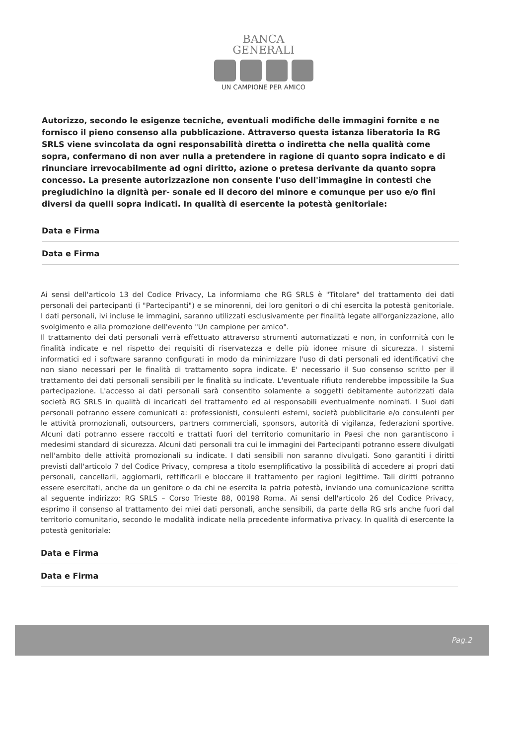BANCA
GENERALI
UN CAMPIONE PER AMICO
Autorizzo, secondo le esigenze tecniche, eventuali modifiche delle immagini fornite e ne fornisco il pieno consenso alla pubblicazione. Attraverso questa istanza liberatoria la RG SRLS viene svincolata da ogni responsabilità diretta o indiretta che nella qualità come sopra, confermano di non aver nulla a pretendere in ragione di quanto sopra indicato e di rinunciare irrevocabilmente ad ogni diritto, azione o pretesa derivante da quanto sopra concesso. La presente autorizzazione non consente l'uso dell'immagine in contesti che pregiudichino la dignità per- sonale ed il decoro del minore e comunque per uso e/o fini diversi da quelli sopra indicati. In qualità di esercente la potestà genitoriale:
Data e Firma
Data e Firma
Ai sensi dell'articolo 13 del Codice Privacy, La informiamo che RG SRLS è "Titolare" del trattamento dei dati personali dei partecipanti (i "Partecipanti") e se minorenni, dei loro genitori o di chi esercita la potestà genitoriale. I dati personali, ivi incluse le immagini, saranno utilizzati esclusivamente per finalità legate all'organizzazione, allo svolgimento e alla promozione dell'evento "Un campione per amico".
Il trattamento dei dati personali verrà effettuato attraverso strumenti automatizzati e non, in conformità con le finalità indicate e nel rispetto dei requisiti di riservatezza e delle più idonee misure di sicurezza. I sistemi informatici ed i software saranno configurati in modo da minimizzare l'uso di dati personali ed identificativi che non siano necessari per le finalità di trattamento sopra indicate. E' necessario il Suo consenso scritto per il trattamento dei dati personali sensibili per le finalità su indicate. L'eventuale rifiuto renderebbe impossibile la Sua partecipazione. L'accesso ai dati personali sarà consentito solamente a soggetti debitamente autorizzati dala società RG SRLS in qualità di incaricati del trattamento ed ai responsabili eventualmente nominati. I Suoi dati personali potranno essere comunicati a: professionisti, consulenti esterni, società pubblicitarie e/o consulenti per le attività promozionali, outsourcers, partners commerciali, sponsors, autorità di vigilanza, federazioni sportive. Alcuni dati potranno essere raccolti e trattati fuori del territorio comunitario in Paesi che non garantiscono i medesimi standard di sicurezza. Alcuni dati personali tra cui le immagini dei Partecipanti potranno essere divulgati nell'ambito delle attività promozionali su indicate. I dati sensibili non saranno divulgati. Sono garantiti i diritti previsti dall'articolo 7 del Codice Privacy, compresa a titolo esemplificativo la possibilità di accedere ai propri dati personali, cancellarli, aggiornarli, rettificarli e bloccare il trattamento per ragioni legittime. Tali diritti potranno essere esercitati, anche da un genitore o da chi ne esercita la patria potestà, inviando una comunicazione scritta al seguente indirizzo: RG SRLS – Corso Trieste 88, 00198 Roma. Ai sensi dell'articolo 26 del Codice Privacy, esprimo il consenso al trattamento dei miei dati personali, anche sensibili, da parte della RG srls anche fuori dal territorio comunitario, secondo le modalità indicate nella precedente informativa privacy. In qualità di esercente la potestà genitoriale:
Data e Firma
Data e Firma
Pag.2